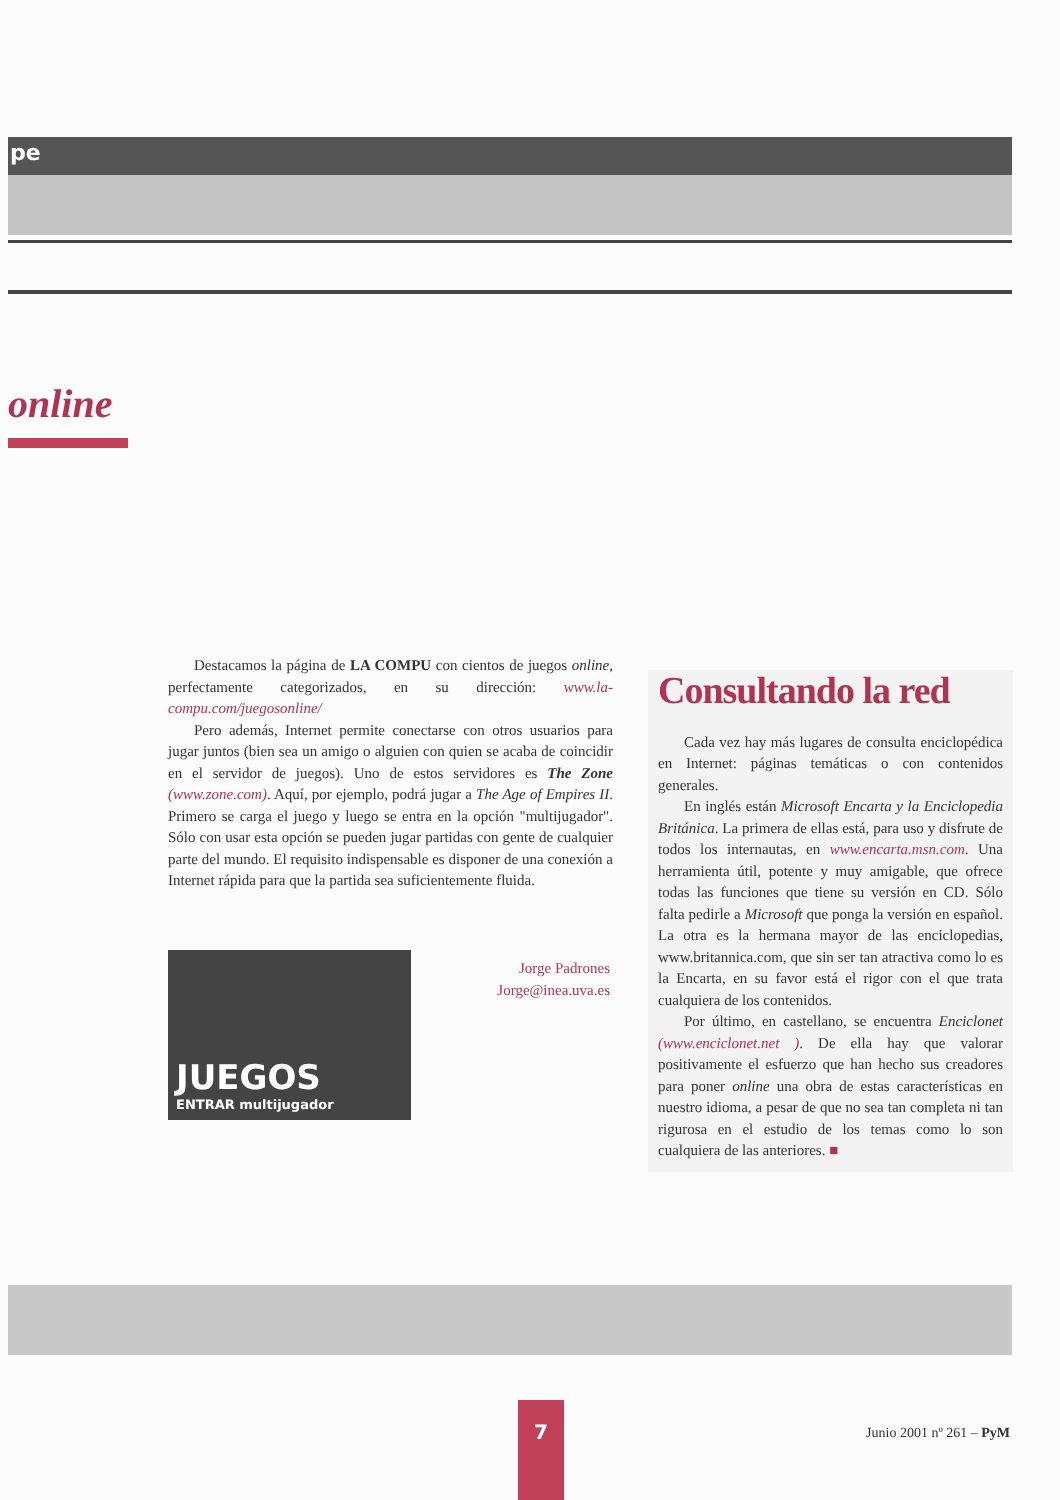pe
online
Destacamos la página de LA COMPU con cientos de juegos online, perfectamente categorizados, en su dirección: www.la-compu.com/juegosonline/
Pero además, Internet permite conectarse con otros usuarios para jugar juntos (bien sea un amigo o alguien con quien se acaba de coincidir en el servidor de juegos). Uno de estos servidores es The Zone (www.zone.com). Aquí, por ejemplo, podrá jugar a The Age of Empires II. Primero se carga el juego y luego se entra en la opción "multijugador". Sólo con usar esta opción se pueden jugar partidas con gente de cualquier parte del mundo. El requisito indispensable es disponer de una conexión a Internet rápida para que la partida sea suficientemente fluida.
JUEGOS
ENTRAR multijugador
Jorge Padrones
Jorge@inea.uva.es
Consultando la red
Cada vez hay más lugares de consulta enciclopédica en Internet: páginas temáticas o con contenidos generales.
En inglés están Microsoft Encarta y la Enciclopedia Británica. La primera de ellas está, para uso y disfrute de todos los internautas, en www.encarta.msn.com. Una herramienta útil, potente y muy amigable, que ofrece todas las funciones que tiene su versión en CD. Sólo falta pedirle a Microsoft que ponga la versión en español. La otra es la hermana mayor de las enciclopedias, www.britannica.com, que sin ser tan atractiva como lo es la Encarta, en su favor está el rigor con el que trata cualquiera de los contenidos.
Por último, en castellano, se encuentra Enciclonet (www.enciclonet.net ). De ella hay que valorar positivamente el esfuerzo que han hecho sus creadores para poner online una obra de estas características en nuestro idioma, a pesar de que no sea tan completa ni tan rigurosa en el estudio de los temas como lo son cualquiera de las anteriores. ■
7
Junio 2001 nº 261 – PyM